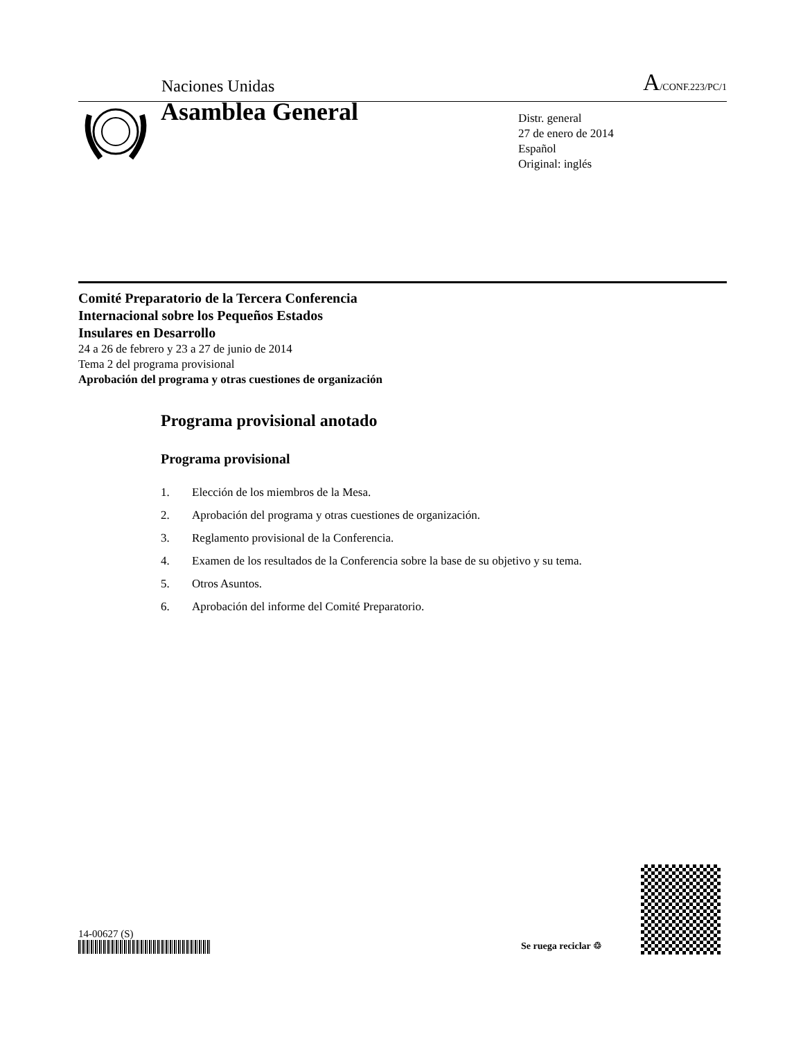Naciones Unidas A/CONF.223/PC/1
Asamblea General
Distr. general
27 de enero de 2014
Español
Original: inglés
Comité Preparatorio de la Tercera Conferencia
Internacional sobre los Pequeños Estados
Insulares en Desarrollo
24 a 26 de febrero y 23 a 27 de junio de 2014
Tema 2 del programa provisional
Aprobación del programa y otras cuestiones de organización
Programa provisional anotado
Programa provisional
1. Elección de los miembros de la Mesa.
2. Aprobación del programa y otras cuestiones de organización.
3. Reglamento provisional de la Conferencia.
4. Examen de los resultados de la Conferencia sobre la base de su objetivo y su tema.
5. Otros Asuntos.
6. Aprobación del informe del Comité Preparatorio.
14-00627 (S)
Se ruega reciclar ♲